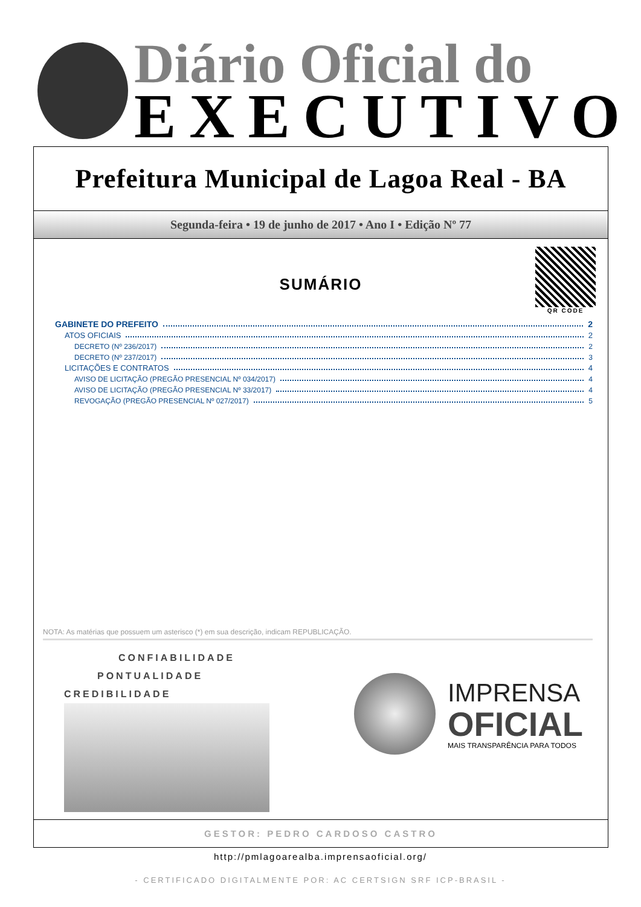Diário Oficial do
EXECUTIVO
Prefeitura Municipal de Lagoa Real - BA
Segunda-feira • 19 de junho de 2017 • Ano I • Edição Nº 77
QR CODE
SUMÁRIO
GABINETE DO PREFEITO 2
ATOS OFICIAIS 2
DECRETO (Nº 236/2017) 2
DECRETO (Nº 237/2017) 3
LICITAÇÕES E CONTRATOS 4
AVISO DE LICITAÇÃO (PREGÃO PRESENCIAL Nº 034/2017) 4
AVISO DE LICITAÇÃO (PREGÃO PRESENCIAL Nº 33/2017) 4
REVOGAÇÃO (PREGÃO PRESENCIAL Nº 027/2017) 5
NOTA: As matérias que possuem um asterisco (*) em sua descrição, indicam REPUBLICAÇÃO.
CONFIABILIDADE
PONTUALIDADE
CREDIBILIDADE
IMPRENSA
OFICIAL
MAIS TRANSPARÊNCIA PARA TODOS
GESTOR: PEDRO CARDOSO CASTRO
http://pmlagoarealba.imprensaoficial.org/
- CERTIFICADO DIGITALMENTE POR: AC CERTSIGN SRF ICP-BRASIL -